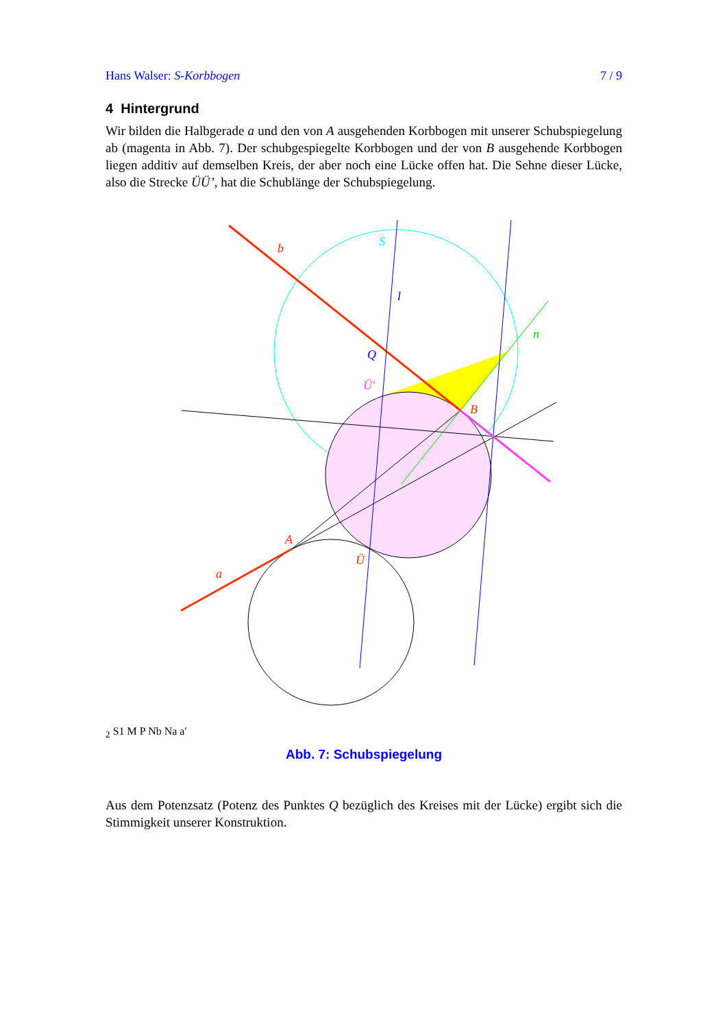Hans Walser: S-Korbbogen 7 / 9
4 Hintergrund
Wir bilden die Halbgerade a und den von A ausgehenden Korbbogen mit unserer Schubspiegelung ab (magenta in Abb. 7). Der schubgespiegelte Korbbogen und der von B ausgehende Korbbogen liegen additiv auf demselben Kreis, der aber noch eine Lücke offen hat. Die Sehne dieser Lücke, also die Strecke ÜÜ’, hat die Schublänge der Schubspiegelung.
b
a
l
n
Q
B
A
Ü'
Ü
S2
S1
M
P
Nb
Na
a'
Abb. 7: Schubspiegelung
Aus dem Potenzsatz (Potenz des Punktes Q bezüglich des Kreises mit der Lücke) ergibt sich die Stimmigkeit unserer Konstruktion.